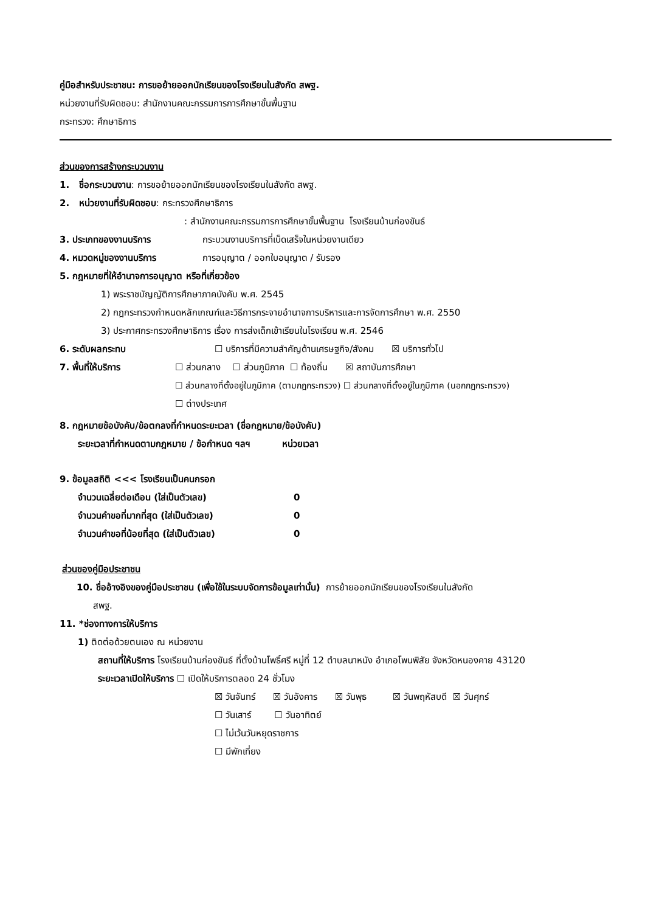คู่มือสำหรับประชาชน: การขอย้ายออกนักเรียนของโรงเรียนในสังกัด สพฐ.
หน่วยงานที่รับผิดชอบ: สำนักงานคณะกรรมการการศึกษาขั้นพื้นฐาน
กระทรวง: ศึกษาธิการ
ส่วนของการสร้างกระบวนงาน
1. ชื่อกระบวนงาน: การขอย้ายออกนักเรียนของโรงเรียนในสังกัด สพฐ.
2. หน่วยงานที่รับผิดชอบ: กระทรวงศึกษาธิการ
: สำนักงานคณะกรรมการการศึกษาขั้นพื้นฐาน โรงเรียนบ้านก่องขันธ์
3. ประเภทของงานบริการ กระบวนงานบริการที่เบ็ดเสร็จในหน่วยงานเดียว
4. หมวดหมู่ของงานบริการ การอนุญาต / ออกใบอนุญาต / รับรอง
5. กฎหมายที่ให้อำนาจการอนุญาต หรือที่เกี่ยวข้อง
1) พระราชบัญญัติการศึกษาภาคบังคับ พ.ศ. 2545
2) กฎกระทรวงกำหนดหลักเกณฑ์และวิธีการกระจายอำนาจการบริหารและการจัดการศึกษา พ.ศ. 2550
3) ประกาศกระทรวงศึกษาธิการ เรื่อง การส่งเด็กเข้าเรียนในโรงเรียน พ.ศ. 2546
6. ระดับผลกระทบ ☐ บริการที่มีความสำคัญด้านเศรษฐกิจ/สังคม ☒ บริการทั่วไป
7. พื้นที่ให้บริการ ☐ ส่วนกลาง ☐ ส่วนภูมิภาค ☐ ท้องถิ่น ☒ สถาบันการศึกษา
☐ ส่วนกลางที่ตั้งอยู่ในภูมิภาค (ตามกฎกระทรวง) ☐ ส่วนกลางที่ตั้งอยู่ในภูมิภาค (นอกกฎกระทรวง)
☐ ต่างประเทศ
8. กฎหมายข้อบังคับ/ข้อตกลงที่กำหนดระยะเวลา (ชื่อกฎหมาย/ข้อบังคับ)
ระยะเวลาที่กำหนดตามกฎหมาย / ข้อกำหนด ฯลฯ หน่วยเวลา
9. ข้อมูลสถิติ <<< โรงเรียนเป็นคนกรอก
จำนวนเฉลี่ยต่อเดือน (ใส่เป็นตัวเลข) 0
จำนวนคำขอที่มากที่สุด (ใส่เป็นตัวเลข) 0
จำนวนคำขอที่น้อยที่สุด (ใส่เป็นตัวเลข) 0
ส่วนของคู่มือประชาชน
10. ชื่ออ้างอิงของคู่มือประชาชน (เพื่อใช้ในระบบจัดการข้อมูลเท่านั้น) การย้ายออกนักเรียนของโรงเรียนในสังกัด
สพฐ.
11. *ช่องทางการให้บริการ
1) ติดต่อด้วยตนเอง ณ หน่วยงาน
สถานที่ให้บริการ โรงเรียนบ้านก่องขันธ์ ที่ตั้งบ้านโพธิ์ศรี หมู่ที่ 12 ตำบลนาหนัง อำเภอโพนพิสัย จังหวัดหนองคาย 43120
ระยะเวลาเปิดให้บริการ ☐ เปิดให้บริการตลอด 24 ชั่วโมง
☒ วันจันทร์ ☒ วันอังคาร ☒ วันพุธ ☒ วันพฤหัสบดี ☒ วันศุกร์
☐ วันเสาร์ ☐ วันอาทิตย์
☐ ไม่เว้นวันหยุดราชการ
☐ มีพักเที่ยง